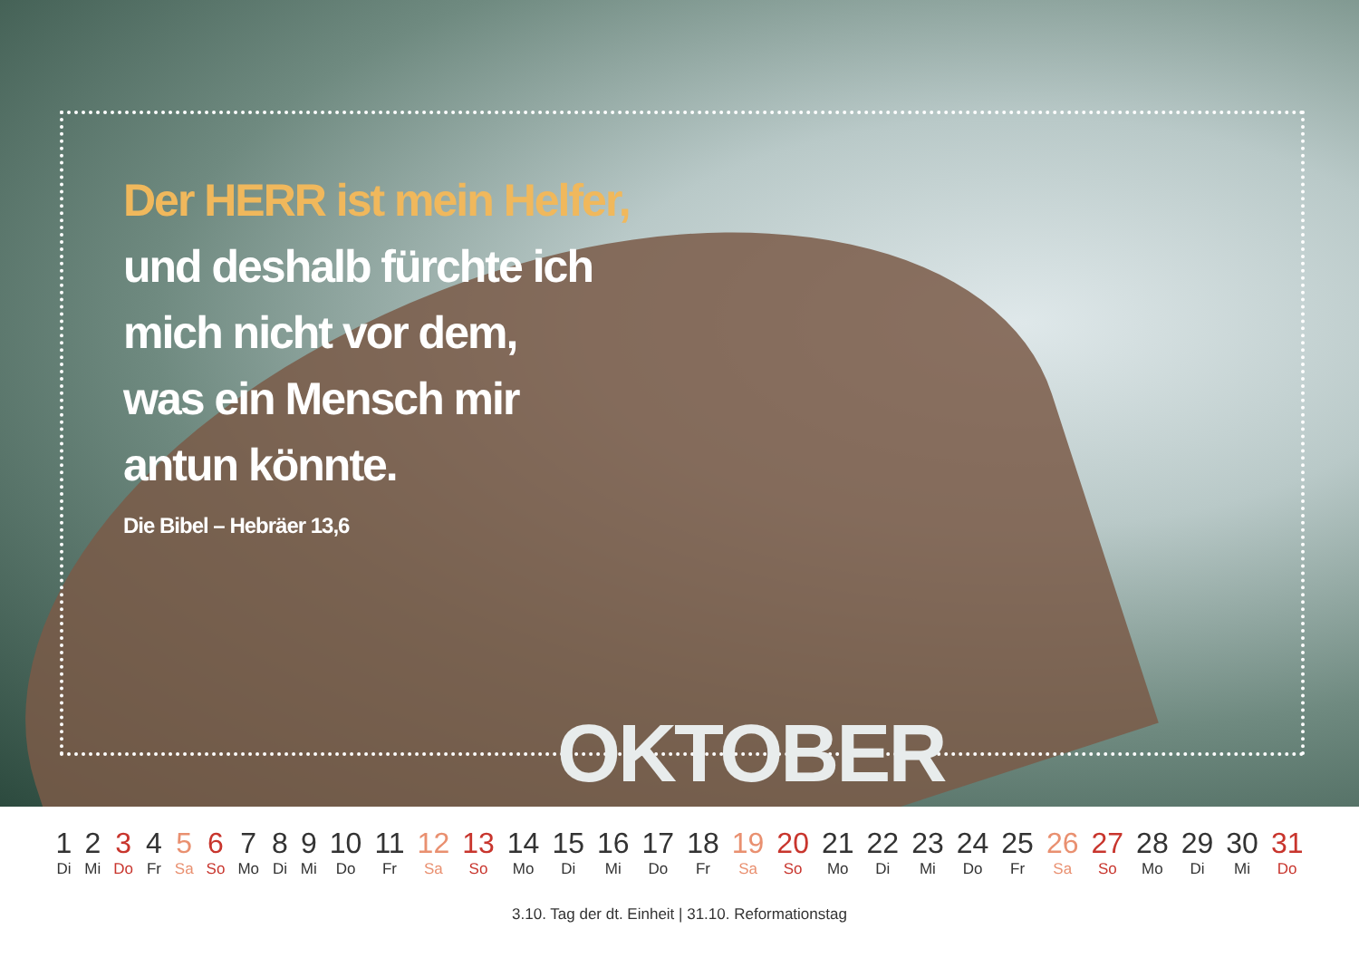Der HERR ist mein Helfer,
und deshalb fürchte ich
mich nicht vor dem,
was ein Mensch mir
antun könnte.
Die Bibel – Hebräer 13,6
OKTOBER
| 1 | 2 | 3 | 4 | 5 | 6 | 7 | 8 | 9 | 10 | 11 | 12 | 13 | 14 | 15 | 16 | 17 | 18 | 19 | 20 | 21 | 22 | 23 | 24 | 25 | 26 | 27 | 28 | 29 | 30 | 31 |
| Di | Mi | Do | Fr | Sa | So | Mo | Di | Mi | Do | Fr | Sa | So | Mo | Di | Mi | Do | Fr | Sa | So | Mo | Di | Mi | Do | Fr | Sa | So | Mo | Di | Mi | Do |
3.10. Tag der dt. Einheit | 31.10. Reformationstag